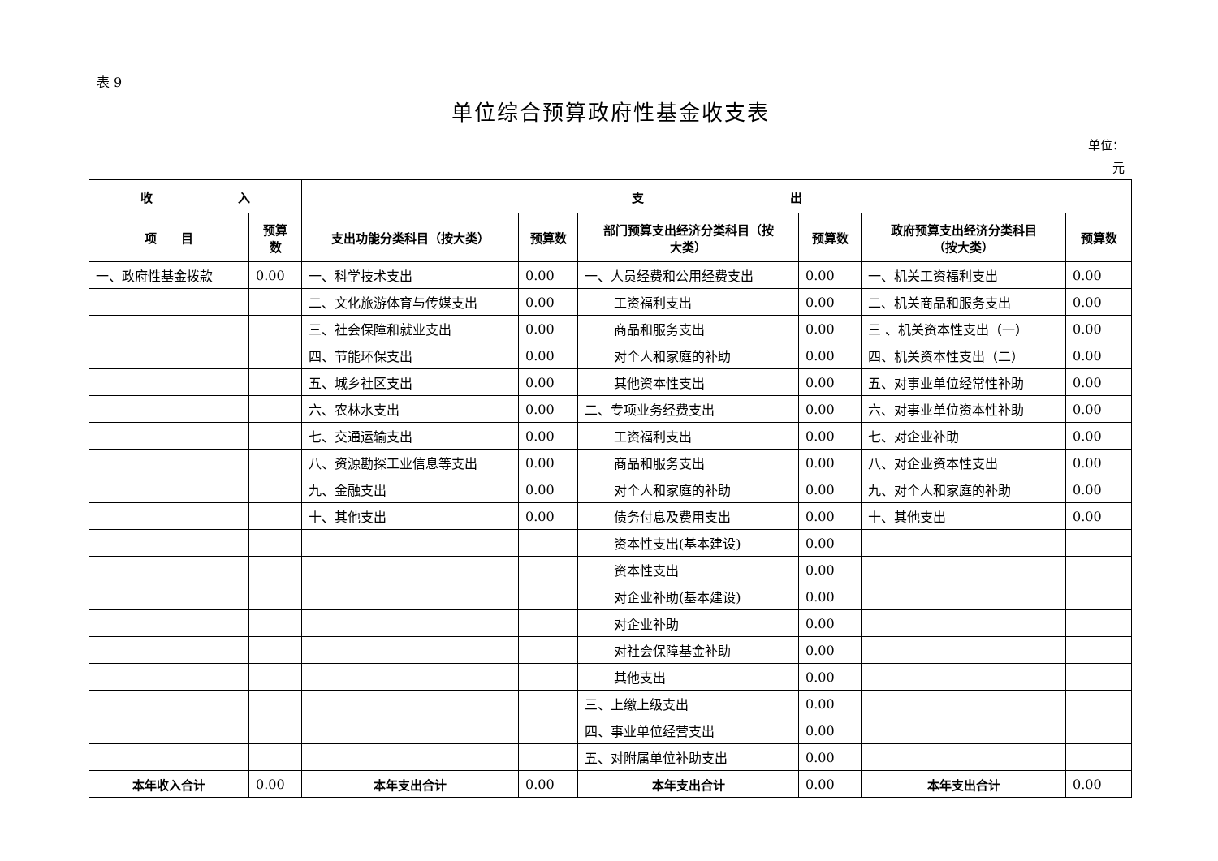表 9
单位综合预算政府性基金收支表
单位：
元
| 收 入 | | 支 出 | | | | | |
| --- | --- | --- | --- | --- | --- | --- | --- |
| 项 目 | 预算 数 | 支出功能分类科目（按大类） | 预算数 | 部门预算支出经济分类科目（按 大类） | 预算数 | 政府预算支出经济分类科目 （按大类） | 预算数 |
| 一、政府性基金拨款 | 0.00 | 一、科学技术支出 | 0.00 | 一、人员经费和公用经费支出 | 0.00 | 一、机关工资福利支出 | 0.00 |
| | | 二、文化旅游体育与传媒支出 | 0.00 | 工资福利支出 | 0.00 | 二、机关商品和服务支出 | 0.00 |
| | | 三、社会保障和就业支出 | 0.00 | 商品和服务支出 | 0.00 | 三 、机关资本性支出（一） | 0.00 |
| | | 四、节能环保支出 | 0.00 | 对个人和家庭的补助 | 0.00 | 四、机关资本性支出（二） | 0.00 |
| | | 五、城乡社区支出 | 0.00 | 其他资本性支出 | 0.00 | 五、对事业单位经常性补助 | 0.00 |
| | | 六、农林水支出 | 0.00 | 二、专项业务经费支出 | 0.00 | 六、对事业单位资本性补助 | 0.00 |
| | | 七、交通运输支出 | 0.00 | 工资福利支出 | 0.00 | 七、对企业补助 | 0.00 |
| | | 八、资源勘探工业信息等支出 | 0.00 | 商品和服务支出 | 0.00 | 八、对企业资本性支出 | 0.00 |
| | | 九、金融支出 | 0.00 | 对个人和家庭的补助 | 0.00 | 九、对个人和家庭的补助 | 0.00 |
| | | 十、其他支出 | 0.00 | 债务付息及费用支出 | 0.00 | 十、其他支出 | 0.00 |
| | | | | 资本性支出(基本建设) | 0.00 | | |
| | | | | 资本性支出 | 0.00 | | |
| | | | | 对企业补助(基本建设) | 0.00 | | |
| | | | | 对企业补助 | 0.00 | | |
| | | | | 对社会保障基金补助 | 0.00 | | |
| | | | | 其他支出 | 0.00 | | |
| | | | | 三、上缴上级支出 | 0.00 | | |
| | | | | 四、事业单位经营支出 | 0.00 | | |
| | | | | 五、对附属单位补助支出 | 0.00 | | |
| 本年收入合计 | 0.00 | 本年支出合计 | 0.00 | 本年支出合计 | 0.00 | 本年支出合计 | 0.00 |